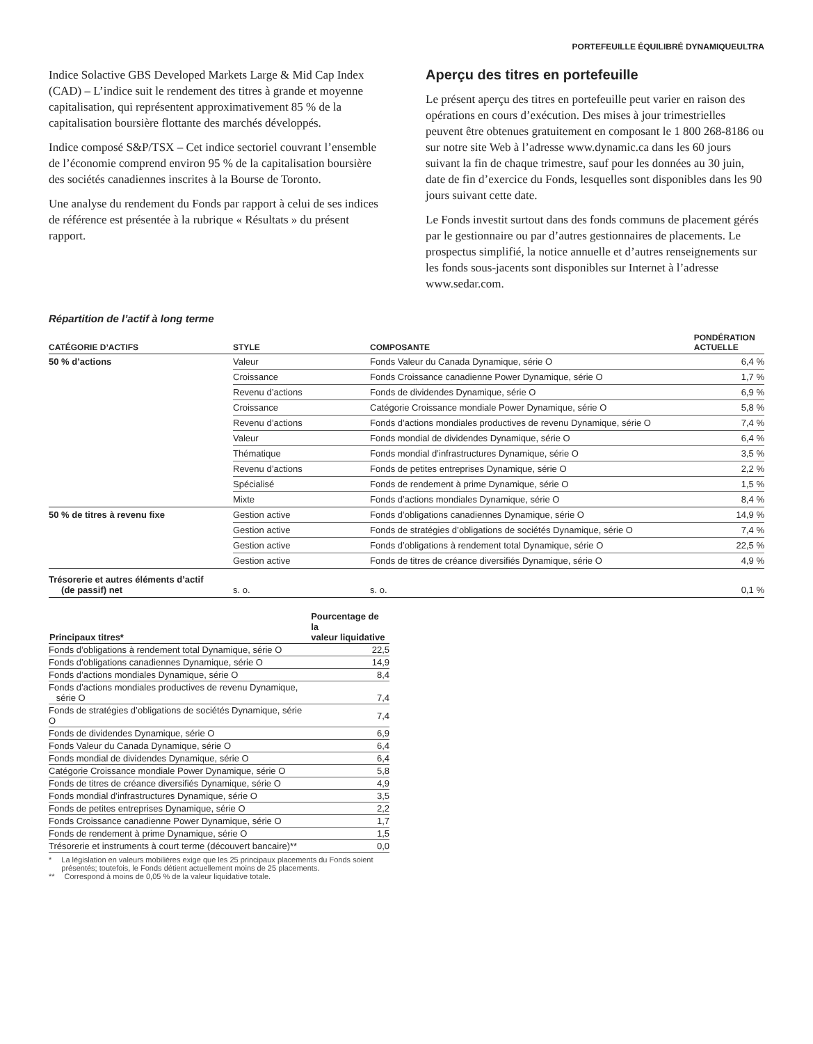PORTEFEUILLE ÉQUILIBRÉ DYNAMIQUEULTRA
Indice Solactive GBS Developed Markets Large & Mid Cap Index (CAD) – L’indice suit le rendement des titres à grande et moyenne capitalisation, qui représentent approximativement 85 % de la capitalisation boursière flottante des marchés développés.
Indice composé S&P/TSX – Cet indice sectoriel couvrant l’ensemble de l’économie comprend environ 95 % de la capitalisation boursière des sociétés canadiennes inscrites à la Bourse de Toronto.
Une analyse du rendement du Fonds par rapport à celui de ses indices de référence est présentée à la rubrique « Résultats » du présent rapport.
Aperçu des titres en portefeuille
Le présent aperçu des titres en portefeuille peut varier en raison des opérations en cours d’exécution. Des mises à jour trimestrielles peuvent être obtenues gratuitement en composant le 1 800 268-8186 ou sur notre site Web à l’adresse www.dynamic.ca dans les 60 jours suivant la fin de chaque trimestre, sauf pour les données au 30 juin, date de fin d’exercice du Fonds, lesquelles sont disponibles dans les 90 jours suivant cette date.
Le Fonds investit surtout dans des fonds communs de placement gérés par le gestionnaire ou par d’autres gestionnaires de placements. Le prospectus simplifié, la notice annuelle et d’autres renseignements sur les fonds sous-jacents sont disponibles sur Internet à l’adresse www.sedar.com.
Répartition de l’actif à long terme
| CATÉGORIE D’ACTIFS | STYLE | COMPOSANTE | PONDÉRATION ACTUELLE |
| --- | --- | --- | --- |
| 50 % d’actions | Valeur | Fonds Valeur du Canada Dynamique, série O | 6,4 % |
| | Croissance | Fonds Croissance canadienne Power Dynamique, série O | 1,7 % |
| | Revenu d’actions | Fonds de dividendes Dynamique, série O | 6,9 % |
| | Croissance | Catégorie Croissance mondiale Power Dynamique, série O | 5,8 % |
| | Revenu d’actions | Fonds d’actions mondiales productives de revenu Dynamique, série O | 7,4 % |
| | Valeur | Fonds mondial de dividendes Dynamique, série O | 6,4 % |
| | Thématique | Fonds mondial d’infrastructures Dynamique, série O | 3,5 % |
| | Revenu d’actions | Fonds de petites entreprises Dynamique, série O | 2,2 % |
| | Spécialisé | Fonds de rendement à prime Dynamique, série O | 1,5 % |
| | Mixte | Fonds d’actions mondiales Dynamique, série O | 8,4 % |
| 50 % de titres à revenu fixe | Gestion active | Fonds d’obligations canadiennes Dynamique, série O | 14,9 % |
| | Gestion active | Fonds de stratégies d’obligations de sociétés Dynamique, série O | 7,4 % |
| | Gestion active | Fonds d’obligations à rendement total Dynamique, série O | 22,5 % |
| | Gestion active | Fonds de titres de créance diversifiés Dynamique, série O | 4,9 % |
| Trésorerie et autres éléments d’actif (de passif) net | s. o. | s. o. | 0,1 % |
| Principaux titres* | Pourcentage de la valeur liquidative |
| --- | --- |
| Fonds d’obligations à rendement total Dynamique, série O | 22,5 |
| Fonds d’obligations canadiennes Dynamique, série O | 14,9 |
| Fonds d’actions mondiales Dynamique, série O | 8,4 |
| Fonds d’actions mondiales productives de revenu Dynamique, série O | 7,4 |
| Fonds de stratégies d’obligations de sociétés Dynamique, série O | 7,4 |
| Fonds de dividendes Dynamique, série O | 6,9 |
| Fonds Valeur du Canada Dynamique, série O | 6,4 |
| Fonds mondial de dividendes Dynamique, série O | 6,4 |
| Catégorie Croissance mondiale Power Dynamique, série O | 5,8 |
| Fonds de titres de créance diversifiés Dynamique, série O | 4,9 |
| Fonds mondial d’infrastructures Dynamique, série O | 3,5 |
| Fonds de petites entreprises Dynamique, série O | 2,2 |
| Fonds Croissance canadienne Power Dynamique, série O | 1,7 |
| Fonds de rendement à prime Dynamique, série O | 1,5 |
| Trésorerie et instruments à court terme (découvert bancaire)** | 0,0 |
* La législation en valeurs mobilières exige que les 25 principaux placements du Fonds soient présentés; toutefois, le Fonds détient actuellement moins de 25 placements.
** Correspond à moins de 0,05 % de la valeur liquidative totale.